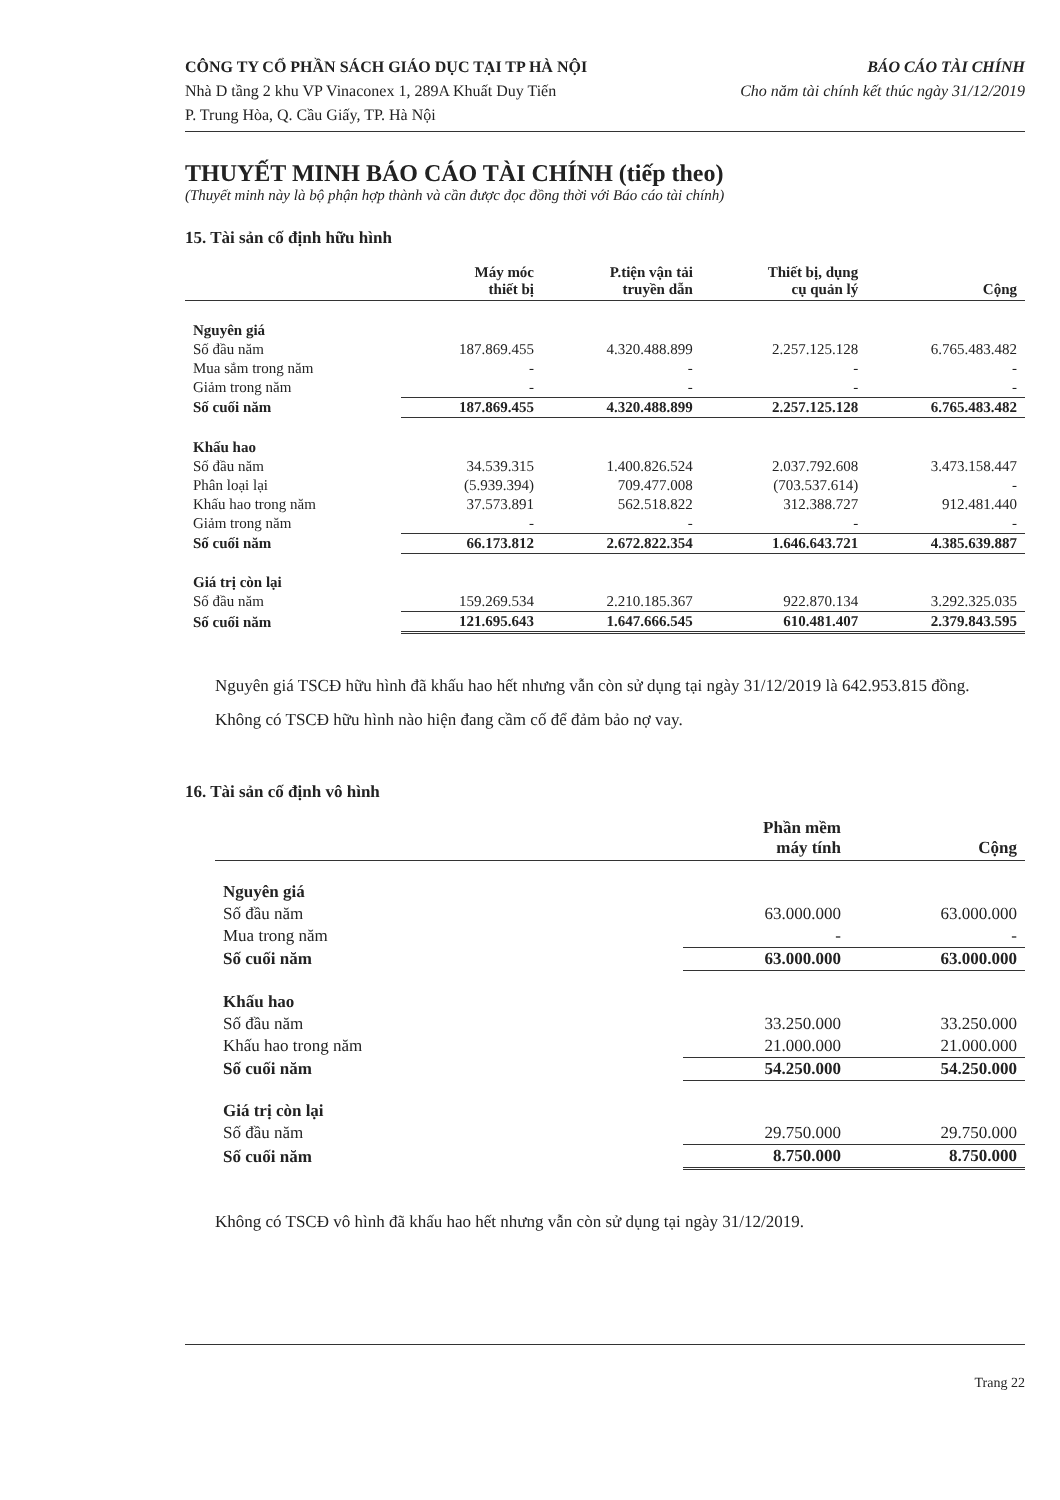CÔNG TY CỔ PHẦN SÁCH GIÁO DỤC TẠI TP HÀ NỘI
Nhà D tầng 2 khu VP Vinaconex 1, 289A Khuất Duy Tiến
P. Trung Hòa, Q. Cầu Giấy, TP. Hà Nội
BÁO CÁO TÀI CHÍNH
Cho năm tài chính kết thúc ngày 31/12/2019
THUYẾT MINH BÁO CÁO TÀI CHÍNH (tiếp theo)
(Thuyết minh này là bộ phận hợp thành và cần được đọc đồng thời với Báo cáo tài chính)
15. Tài sản cố định hữu hình
| | Máy móc thiết bị | P.tiện vận tải truyền dẫn | Thiết bị, dụng cụ quản lý | Cộng |
| --- | --- | --- | --- | --- |
| Nguyên giá | | | | |
| Số đầu năm | 187.869.455 | 4.320.488.899 | 2.257.125.128 | 6.765.483.482 |
| Mua sắm trong năm | - | - | - | - |
| Giảm trong năm | - | - | - | - |
| Số cuối năm | 187.869.455 | 4.320.488.899 | 2.257.125.128 | 6.765.483.482 |
| Khấu hao | | | | |
| Số đầu năm | 34.539.315 | 1.400.826.524 | 2.037.792.608 | 3.473.158.447 |
| Phân loại lại | (5.939.394) | 709.477.008 | (703.537.614) | - |
| Khấu hao trong năm | 37.573.891 | 562.518.822 | 312.388.727 | 912.481.440 |
| Giảm trong năm | - | - | - | - |
| Số cuối năm | 66.173.812 | 2.672.822.354 | 1.646.643.721 | 4.385.639.887 |
| Giá trị còn lại | | | | |
| Số đầu năm | 159.269.534 | 2.210.185.367 | 922.870.134 | 3.292.325.035 |
| Số cuối năm | 121.695.643 | 1.647.666.545 | 610.481.407 | 2.379.843.595 |
Nguyên giá TSCĐ hữu hình đã khấu hao hết nhưng vẫn còn sử dụng tại ngày 31/12/2019 là 642.953.815 đồng.
Không có TSCĐ hữu hình nào hiện đang cầm cố để đảm bảo nợ vay.
16. Tài sản cố định vô hình
| | Phần mềm máy tính | Cộng |
| --- | --- | --- |
| Nguyên giá | | |
| Số đầu năm | 63.000.000 | 63.000.000 |
| Mua trong năm | - | - |
| Số cuối năm | 63.000.000 | 63.000.000 |
| Khấu hao | | |
| Số đầu năm | 33.250.000 | 33.250.000 |
| Khấu hao trong năm | 21.000.000 | 21.000.000 |
| Số cuối năm | 54.250.000 | 54.250.000 |
| Giá trị còn lại | | |
| Số đầu năm | 29.750.000 | 29.750.000 |
| Số cuối năm | 8.750.000 | 8.750.000 |
Không có TSCĐ vô hình đã khấu hao hết nhưng vẫn còn sử dụng tại ngày 31/12/2019.
Trang 22